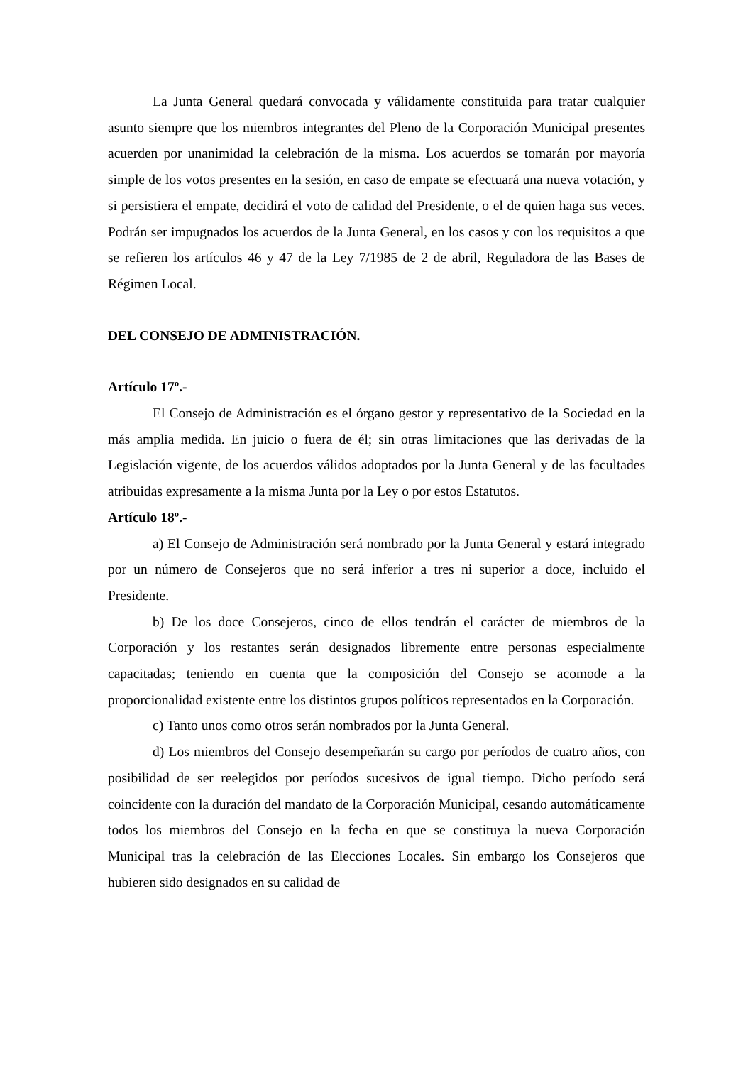La Junta General quedará convocada y válidamente constituida para tratar cualquier asunto siempre que los miembros integrantes del Pleno de la Corporación Municipal presentes acuerden por unanimidad la celebración de la misma. Los acuerdos se tomarán por mayoría simple de los votos presentes en la sesión, en caso de empate se efectuará una nueva votación, y si persistiera el empate, decidirá el voto de calidad del Presidente, o el de quien haga sus veces. Podrán ser impugnados los acuerdos de la Junta General, en los casos y con los requisitos a que se refieren los artículos 46 y 47 de la Ley 7/1985 de 2 de abril, Reguladora de las Bases de Régimen Local.
DEL CONSEJO DE ADMINISTRACIÓN.
Artículo 17º.-
El Consejo de Administración es el órgano gestor y representativo de la Sociedad en la más amplia medida. En juicio o fuera de él; sin otras limitaciones que las derivadas de la Legislación vigente, de los acuerdos válidos adoptados por la Junta General y de las facultades atribuidas expresamente a la misma Junta por la Ley o por estos Estatutos.
Artículo 18º.-
a) El Consejo de Administración será nombrado por la Junta General y estará integrado por un número de Consejeros que no será inferior a tres ni superior a doce, incluido el Presidente.
b) De los doce Consejeros, cinco de ellos tendrán el carácter de miembros de la Corporación y los restantes serán designados libremente entre personas especialmente capacitadas; teniendo en cuenta que la composición del Consejo se acomode a la proporcionalidad existente entre los distintos grupos políticos representados en la Corporación.
c) Tanto unos como otros serán nombrados por la Junta General.
d) Los miembros del Consejo desempeñarán su cargo por períodos de cuatro años, con posibilidad de ser reelegidos por períodos sucesivos de igual tiempo. Dicho período será coincidente con la duración del mandato de la Corporación Municipal, cesando automáticamente todos los miembros del Consejo en la fecha en que se constituya la nueva Corporación Municipal tras la celebración de las Elecciones Locales. Sin embargo los Consejeros que hubieren sido designados en su calidad de